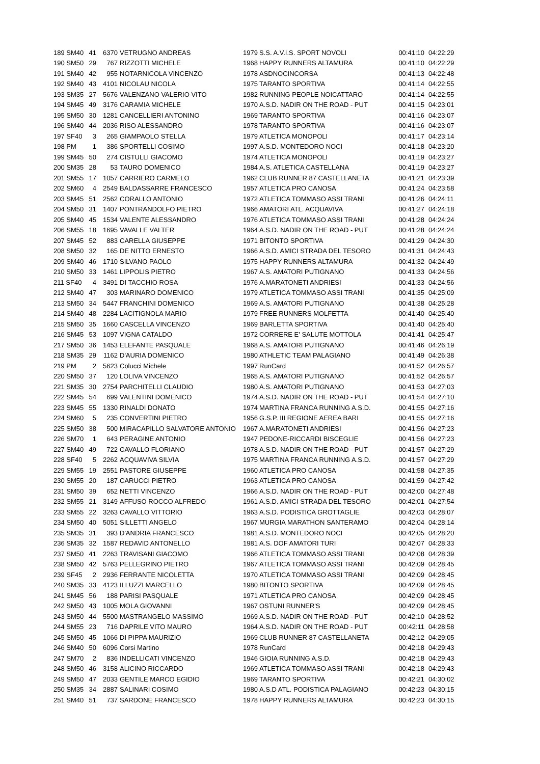| 189 SM40 | 41 | 6370 | VETRUGNO ANDREAS | 1979 | S.S. A.V.I.S. SPORT NOVOLI | 00:41:10 | 04:22:29 |
| 190 SM50 | 29 | 767 | RIZZOTTI MICHELE | 1968 | HAPPY RUNNERS ALTAMURA | 00:41:10 | 04:22:29 |
| 191 SM40 | 42 | 955 | NOTARNICOLA VINCENZO | 1978 | ASDNOCINCORSA | 00:41:13 | 04:22:48 |
| 192 SM40 | 43 | 4101 | NICOLAU NICOLA | 1975 | TARANTO SPORTIVA | 00:41:14 | 04:22:55 |
| 193 SM35 | 27 | 5676 | VALENZANO VALERIO VITO | 1982 | RUNNING PEOPLE NOICATTARO | 00:41:14 | 04:22:55 |
| 194 SM45 | 49 | 3176 | CARAMIA MICHELE | 1970 | A.S.D. NADIR ON THE ROAD - PUT | 00:41:15 | 04:23:01 |
| 195 SM50 | 30 | 1281 | CANCELLIERI ANTONINO | 1969 | TARANTO SPORTIVA | 00:41:16 | 04:23:07 |
| 196 SM40 | 44 | 2036 | RISO ALESSANDRO | 1978 | TARANTO SPORTIVA | 00:41:16 | 04:23:07 |
| 197 SF40 | 3 | 265 | GIAMPAOLO STELLA | 1979 | ATLETICA MONOPOLI | 00:41:17 | 04:23:14 |
| 198 PM | 1 | 386 | SPORTELLI COSIMO | 1997 | A.S.D. MONTEDORO NOCI | 00:41:18 | 04:23:20 |
| 199 SM45 | 50 | 274 | CISTULLI GIACOMO | 1974 | ATLETICA MONOPOLI | 00:41:19 | 04:23:27 |
| 200 SM35 | 28 | 53 | TAURO DOMENICO | 1984 | A.S. ATLETICA CASTELLANA | 00:41:19 | 04:23:27 |
| 201 SM55 | 17 | 1057 | CARRIERO CARMELO | 1962 | CLUB RUNNER 87 CASTELLANETA | 00:41:21 | 04:23:39 |
| 202 SM60 | 4 | 2549 | BALDASSARRE FRANCESCO | 1957 | ATLETICA PRO CANOSA | 00:41:24 | 04:23:58 |
| 203 SM45 | 51 | 2562 | CORALLO ANTONIO | 1972 | ATLETICA TOMMASO ASSI TRANI | 00:41:26 | 04:24:11 |
| 204 SM50 | 31 | 1407 | PONTRANDOLFO PIETRO | 1966 | AMATORI ATL. ACQUAVIVA | 00:41:27 | 04:24:18 |
| 205 SM40 | 45 | 1534 | VALENTE ALESSANDRO | 1976 | ATLETICA TOMMASO ASSI TRANI | 00:41:28 | 04:24:24 |
| 206 SM55 | 18 | 1695 | VAVALLE VALTER | 1964 | A.S.D. NADIR ON THE ROAD - PUT | 00:41:28 | 04:24:24 |
| 207 SM45 | 52 | 883 | CARELLA GIUSEPPE | 1971 | BITONTO SPORTIVA | 00:41:29 | 04:24:30 |
| 208 SM50 | 32 | 165 | DE NITTO ERNESTO | 1966 | A.S.D. AMICI STRADA DEL TESORO | 00:41:31 | 04:24:43 |
| 209 SM40 | 46 | 1710 | SILVANO PAOLO | 1975 | HAPPY RUNNERS ALTAMURA | 00:41:32 | 04:24:49 |
| 210 SM50 | 33 | 1461 | LIPPOLIS PIETRO | 1967 | A.S. AMATORI PUTIGNANO | 00:41:33 | 04:24:56 |
| 211 SF40 | 4 | 3491 | DI TACCHIO ROSA | 1976 | A.MARATONETI ANDRIESI | 00:41:33 | 04:24:56 |
| 212 SM40 | 47 | 303 | MARINARO DOMENICO | 1979 | ATLETICA TOMMASO ASSI TRANI | 00:41:35 | 04:25:09 |
| 213 SM50 | 34 | 5447 | FRANCHINI DOMENICO | 1969 | A.S. AMATORI PUTIGNANO | 00:41:38 | 04:25:28 |
| 214 SM40 | 48 | 2284 | LACITIGNOLA MARIO | 1979 | FREE RUNNERS MOLFETTA | 00:41:40 | 04:25:40 |
| 215 SM50 | 35 | 1660 | CASCELLA VINCENZO | 1969 | BARLETTA SPORTIVA | 00:41:40 | 04:25:40 |
| 216 SM45 | 53 | 1097 | VIGNA CATALDO | 1972 | CORRERE E' SALUTE MOTTOLA | 00:41:41 | 04:25:47 |
| 217 SM50 | 36 | 1453 | ELEFANTE PASQUALE | 1968 | A.S. AMATORI PUTIGNANO | 00:41:46 | 04:26:19 |
| 218 SM35 | 29 | 1162 | D'AURIA DOMENICO | 1980 | ATHLETIC TEAM PALAGIANO | 00:41:49 | 04:26:38 |
| 219 PM | 2 | 5623 | Colucci Michele | 1997 | RunCard | 00:41:52 | 04:26:57 |
| 220 SM50 | 37 | 120 | LOLIVA VINCENZO | 1965 | A.S. AMATORI PUTIGNANO | 00:41:52 | 04:26:57 |
| 221 SM35 | 30 | 2754 | PARCHITELLI CLAUDIO | 1980 | A.S. AMATORI PUTIGNANO | 00:41:53 | 04:27:03 |
| 222 SM45 | 54 | 699 | VALENTINI DOMENICO | 1974 | A.S.D. NADIR ON THE ROAD - PUT | 00:41:54 | 04:27:10 |
| 223 SM45 | 55 | 1330 | RINALDI DONATO | 1974 | MARTINA FRANCA RUNNING A.S.D. | 00:41:55 | 04:27:16 |
| 224 SM60 | 5 | 235 | CONVERTINI PIETRO | 1956 | G.S.P. III REGIONE AEREA BARI | 00:41:55 | 04:27:16 |
| 225 SM50 | 38 | 500 | MIRACAPILLO SALVATORE ANTONIO | 1967 | A.MARATONETI ANDRIESI | 00:41:56 | 04:27:23 |
| 226 SM70 | 1 | 643 | PERAGINE ANTONIO | 1947 | PEDONE-RICCARDI BISCEGLIE | 00:41:56 | 04:27:23 |
| 227 SM40 | 49 | 722 | CAVALLO FLORIANO | 1978 | A.S.D. NADIR ON THE ROAD - PUT | 00:41:57 | 04:27:29 |
| 228 SF40 | 5 | 2262 | ACQUAVIVA SILVIA | 1975 | MARTINA FRANCA RUNNING A.S.D. | 00:41:57 | 04:27:29 |
| 229 SM55 | 19 | 2551 | PASTORE GIUSEPPE | 1960 | ATLETICA PRO CANOSA | 00:41:58 | 04:27:35 |
| 230 SM55 | 20 | 187 | CARUCCI PIETRO | 1963 | ATLETICA PRO CANOSA | 00:41:59 | 04:27:42 |
| 231 SM50 | 39 | 652 | NETTI VINCENZO | 1966 | A.S.D. NADIR ON THE ROAD - PUT | 00:42:00 | 04:27:48 |
| 232 SM55 | 21 | 3149 | AFFUSO ROCCO ALFREDO | 1961 | A.S.D. AMICI STRADA DEL TESORO | 00:42:01 | 04:27:54 |
| 233 SM55 | 22 | 3263 | CAVALLO VITTORIO | 1963 | A.S.D. PODISTICA GROTTAGLIE | 00:42:03 | 04:28:07 |
| 234 SM50 | 40 | 5051 | SILLETTI ANGELO | 1967 | MURGIA MARATHON SANTERAMO | 00:42:04 | 04:28:14 |
| 235 SM35 | 31 | 393 | D'ANDRIA FRANCESCO | 1981 | A.S.D. MONTEDORO NOCI | 00:42:05 | 04:28:20 |
| 236 SM35 | 32 | 1587 | REDAVID ANTONELLO | 1981 | A.S. DOF AMATORI TURI | 00:42:07 | 04:28:33 |
| 237 SM50 | 41 | 2263 | TRAVISANI GIACOMO | 1966 | ATLETICA TOMMASO ASSI TRANI | 00:42:08 | 04:28:39 |
| 238 SM50 | 42 | 5763 | PELLEGRINO PIETRO | 1967 | ATLETICA TOMMASO ASSI TRANI | 00:42:09 | 04:28:45 |
| 239 SF45 | 2 | 2936 | FERRANTE NICOLETTA | 1970 | ATLETICA TOMMASO ASSI TRANI | 00:42:09 | 04:28:45 |
| 240 SM35 | 33 | 4123 | ILLUZZI MARCELLO | 1980 | BITONTO SPORTIVA | 00:42:09 | 04:28:45 |
| 241 SM45 | 56 | 188 | PARISI PASQUALE | 1971 | ATLETICA PRO CANOSA | 00:42:09 | 04:28:45 |
| 242 SM50 | 43 | 1005 | MOLA GIOVANNI | 1967 | OSTUNI RUNNER'S | 00:42:09 | 04:28:45 |
| 243 SM50 | 44 | 5500 | MASTRANGELO MASSIMO | 1969 | A.S.D. NADIR ON THE ROAD - PUT | 00:42:10 | 04:28:52 |
| 244 SM55 | 23 | 716 | DAPRILE VITO MAURO | 1964 | A.S.D. NADIR ON THE ROAD - PUT | 00:42:11 | 04:28:58 |
| 245 SM50 | 45 | 1066 | DI PIPPA MAURIZIO | 1969 | CLUB RUNNER 87 CASTELLANETA | 00:42:12 | 04:29:05 |
| 246 SM40 | 50 | 6096 | Corsi Martino | 1978 | RunCard | 00:42:18 | 04:29:43 |
| 247 SM70 | 2 | 836 | INDELLICATI VINCENZO | 1946 | GIOIA RUNNING A.S.D. | 00:42:18 | 04:29:43 |
| 248 SM50 | 46 | 3158 | ALICINO RICCARDO | 1969 | ATLETICA TOMMASO ASSI TRANI | 00:42:18 | 04:29:43 |
| 249 SM50 | 47 | 2033 | GENTILE MARCO EGIDIO | 1969 | TARANTO SPORTIVA | 00:42:21 | 04:30:02 |
| 250 SM35 | 34 | 2887 | SALINARI COSIMO | 1980 | A.S.D ATL. PODISTICA PALAGIANO | 00:42:23 | 04:30:15 |
| 251 SM40 | 51 | 737 | SARDONE FRANCESCO | 1978 | HAPPY RUNNERS ALTAMURA | 00:42:23 | 04:30:15 |